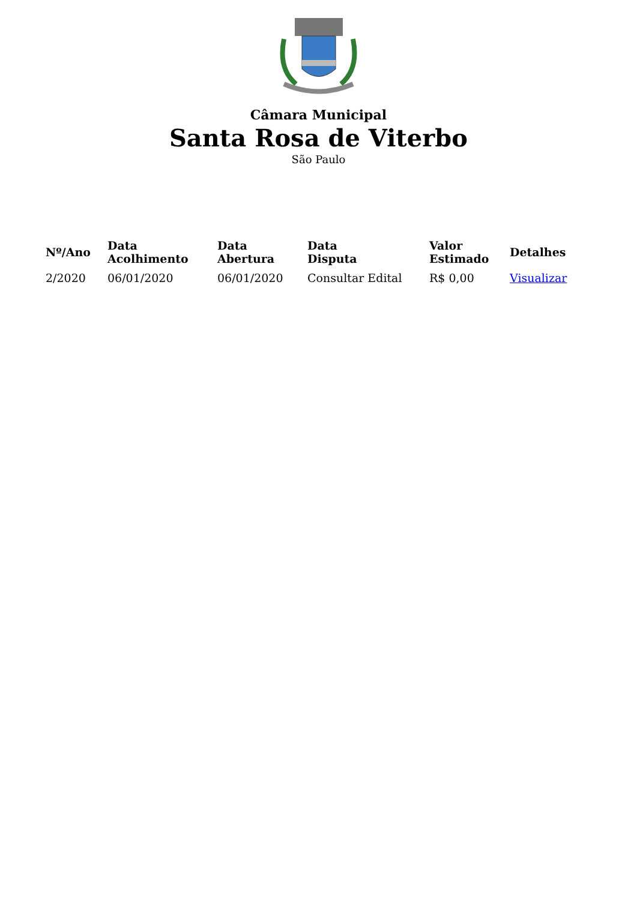Câmara Municipal
Santa Rosa de Viterbo
São Paulo
| Nº/Ano | Data Acolhimento | Data Abertura | Data Disputa | Valor Estimado | Detalhes |
| --- | --- | --- | --- | --- | --- |
| 2/2020 | 06/01/2020 | 06/01/2020 | Consultar Edital | R$ 0,00 | Visualizar |